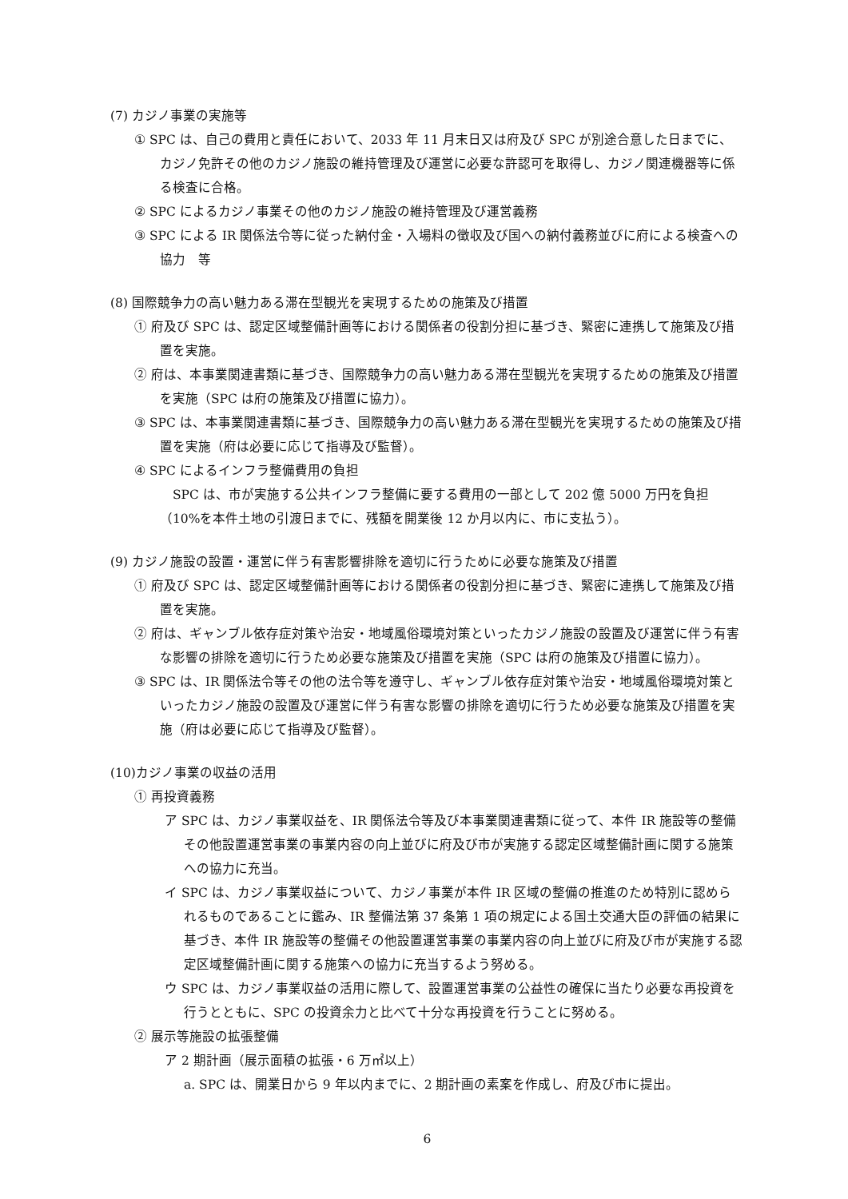(7) カジノ事業の実施等
① SPC は、自己の費用と責任において、2033 年 11 月末日又は府及び SPC が別途合意した日までに、カジノ免許その他のカジノ施設の維持管理及び運営に必要な許認可を取得し、カジノ関連機器等に係る検査に合格。
② SPC によるカジノ事業その他のカジノ施設の維持管理及び運営義務
③ SPC による IR 関係法令等に従った納付金・入場料の徴収及び国への納付義務並びに府による検査への協力　等
(8) 国際競争力の高い魅力ある滞在型観光を実現するための施策及び措置
① 府及び SPC は、認定区域整備計画等における関係者の役割分担に基づき、緊密に連携して施策及び措置を実施。
② 府は、本事業関連書類に基づき、国際競争力の高い魅力ある滞在型観光を実現するための施策及び措置を実施（SPC は府の施策及び措置に協力）。
③ SPC は、本事業関連書類に基づき、国際競争力の高い魅力ある滞在型観光を実現するための施策及び措置を実施（府は必要に応じて指導及び監督）。
④ SPC によるインフラ整備費用の負担
SPC は、市が実施する公共インフラ整備に要する費用の一部として 202 億 5000 万円を負担（10%を本件土地の引渡日までに、残額を開業後 12 か月以内に、市に支払う）。
(9) カジノ施設の設置・運営に伴う有害影響排除を適切に行うために必要な施策及び措置
① 府及び SPC は、認定区域整備計画等における関係者の役割分担に基づき、緊密に連携して施策及び措置を実施。
② 府は、ギャンブル依存症対策や治安・地域風俗環境対策といったカジノ施設の設置及び運営に伴う有害な影響の排除を適切に行うため必要な施策及び措置を実施（SPC は府の施策及び措置に協力）。
③ SPC は、IR 関係法令等その他の法令等を遵守し、ギャンブル依存症対策や治安・地域風俗環境対策といったカジノ施設の設置及び運営に伴う有害な影響の排除を適切に行うため必要な施策及び措置を実施（府は必要に応じて指導及び監督）。
(10)カジノ事業の収益の活用
① 再投資義務
ア SPC は、カジノ事業収益を、IR 関係法令等及び本事業関連書類に従って、本件 IR 施設等の整備その他設置運営事業の事業内容の向上並びに府及び市が実施する認定区域整備計画に関する施策への協力に充当。
イ SPC は、カジノ事業収益について、カジノ事業が本件 IR 区域の整備の推進のため特別に認められるものであることに鑑み、IR 整備法第 37 条第 1 項の規定による国土交通大臣の評価の結果に基づき、本件 IR 施設等の整備その他設置運営事業の事業内容の向上並びに府及び市が実施する認定区域整備計画に関する施策への協力に充当するよう努める。
ウ SPC は、カジノ事業収益の活用に際して、設置運営事業の公益性の確保に当たり必要な再投資を行うとともに、SPC の投資余力と比べて十分な再投資を行うことに努める。
② 展示等施設の拡張整備
ア 2 期計画（展示面積の拡張・6 万㎡以上）
a. SPC は、開業日から 9 年以内までに、2 期計画の素案を作成し、府及び市に提出。
6